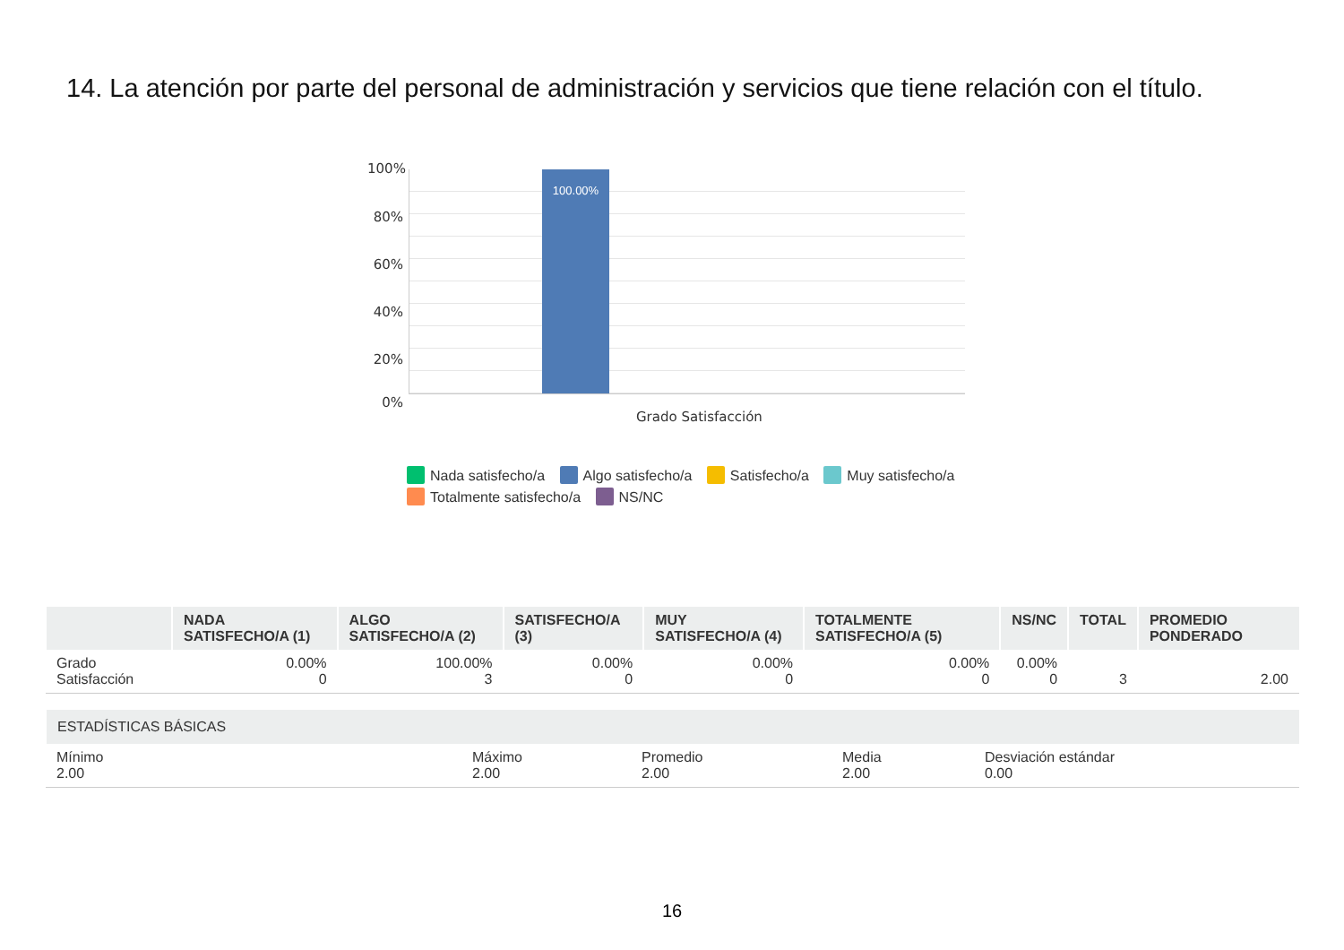14. La atención por parte del personal de administración y servicios que tiene relación con el título.
100%
80%
60%
40%
20%
0%
100.00%
Grado Satisfacción
Nada satisfecho/a Algo satisfecho/a Satisfecho/a Muy satisfecho/a Totalmente satisfecho/a NS/NC
| | NADA SATISFECHO/A (1) | ALGO SATISFECHO/A (2) | SATISFECHO/A (3) | MUY SATISFECHO/A (4) | TOTALMENTE SATISFECHO/A (5) | NS/NC | TOTAL | PROMEDIO PONDERADO |
| --- | --- | --- | --- | --- | --- | --- | --- | --- |
| Grado Satisfacción | 0.00% 0 | 100.00% 3 | 0.00% 0 | 0.00% 0 | 0.00% 0 | 0.00% 0 | 3 | 2.00 |
| ESTADÍSTICAS BÁSICAS | | | | |
| --- | --- | --- | --- | --- |
| Mínimo 2.00 | Máximo 2.00 | Promedio 2.00 | Media 2.00 | Desviación estándar 0.00 |
16